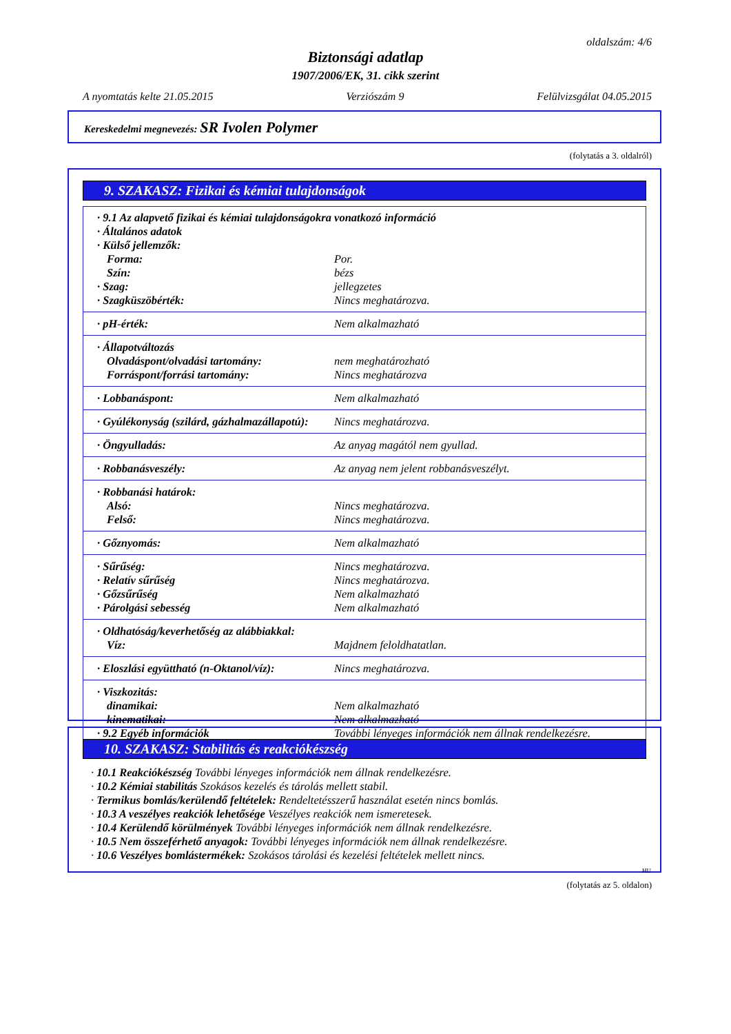oldalszám: 4/6
Biztonsági adatlap
1907/2006/EK, 31. cikk szerint
A nyomtatás kelte 21.05.2015 Verziószám 9 Felülvizsgálat 04.05.2015
Kereskedelmi megnevezés: SR Ivolen Polymer
(folytatás a 3. oldalról)
9. SZAKASZ: Fizikai és kémiai tulajdonságok
| · 9.1 Az alapvető fizikai és kémiai tulajdonságokra vonatkozó információ | |
| · Általános adatok | |
| · Külső jellemzők: | |
| Forma: | Por. |
| Szín: | bézs |
| · Szag: | jellegzetes |
| · Szagküszöbérték: | Nincs meghatározva. |
| · pH-érték: | Nem alkalmazható |
| · Állapotváltozás | |
| Olvadáspont/olvadási tartomány: | nem meghatározható |
| Forráspont/forrási tartomány: | Nincs meghatározva |
| · Lobbanáspont: | Nem alkalmazható |
| · Gyúlékonyság (szilárd, gázhalmazállapotú): | Nincs meghatározva. |
| · Öngyulladás: | Az anyag magától nem gyullad. |
| · Robbanásveszély: | Az anyag nem jelent robbanásveszélyt. |
| · Robbanási határok: | |
| Alsó: | Nincs meghatározva. |
| Felső: | Nincs meghatározva. |
| · Gőznyomás: | Nem alkalmazható |
| · Sűrűség: | Nincs meghatározva. |
| · Relatív sűrűség | Nincs meghatározva. |
| · Gőzsűrűség | Nem alkalmazható |
| · Párolgási sebesség | Nem alkalmazható |
| · Oldhatóság/keverhetőség az alábbiakkal: | |
| Víz: | Majdnem feloldhatatlan. |
| · Eloszlási együttható (n-Oktanol/víz): | Nincs meghatározva. |
| · Viszkozitás: | |
| dinamikai: | Nem alkalmazható |
| kinematikai: | Nem alkalmazható |
| · 9.2 Egyéb információk | További lényeges információk nem állnak rendelkezésre. |
10. SZAKASZ: Stabilitás és reakciókészség
· 10.1 Reakciókészség További lényeges információk nem állnak rendelkezésre.
· 10.2 Kémiai stabilitás Szokásos kezelés és tárolás mellett stabil.
· Termikus bomlás/kerülendő feltételek: Rendeltetésszerű használat esetén nincs bomlás.
· 10.3 A veszélyes reakciók lehetősége Veszélyes reakciók nem ismeretesek.
· 10.4 Kerülendő körülmények További lényeges információk nem állnak rendelkezésre.
· 10.5 Nem összeférhető anyagok: További lényeges információk nem állnak rendelkezésre.
· 10.6 Veszélyes bomlástermékek: Szokásos tárolási és kezelési feltételek mellett nincs.
HU
(folytatás az 5. oldalon)